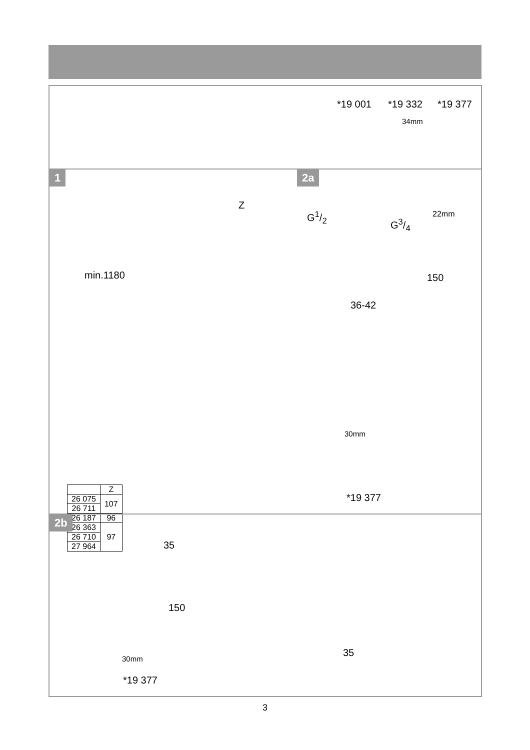*19 001 *19 332 *19 377
34mm
1
min.1180
Z
| | Z |
| --- | --- |
| 26 075 | 107 |
| 26 711 | |
| 26 187 | 96 |
| 26 363 | 97 |
| 26 710 | |
| 27 964 | |
2a
G1/2
G3/4
22mm
150
36-42
30mm
*19 377
2b
35
150
30mm
*19 377
35
3